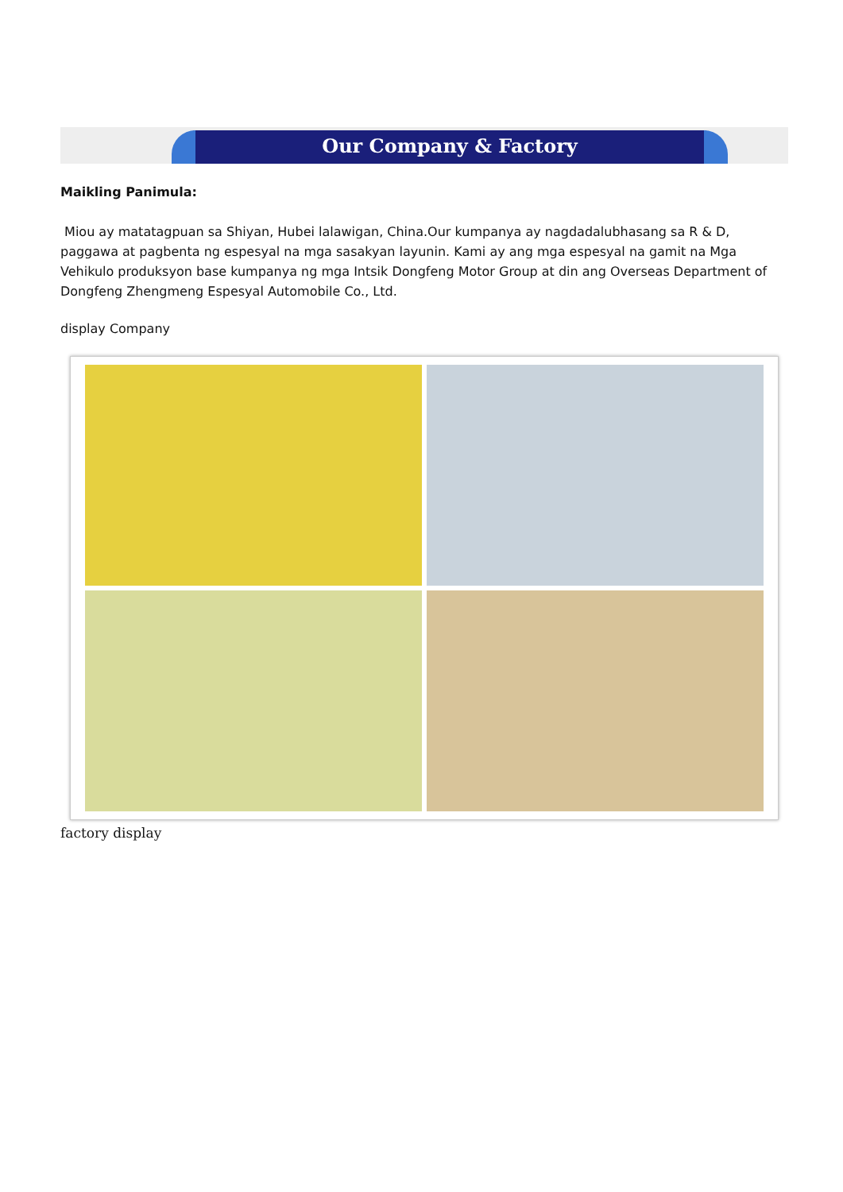Our Company & Factory
Maikling Panimula:
Miou ay matatagpuan sa Shiyan, Hubei lalawigan, China.Our kumpanya ay nagdadalubhasang sa R & D, paggawa at pagbenta ng espesyal na mga sasakyan layunin. Kami ay ang mga espesyal na gamit na Mga Vehikulo produksyon base kumpanya ng mga Intsik Dongfeng Motor Group at din ang Overseas Department of Dongfeng Zhengmeng Espesyal Automobile Co., Ltd.
display Company
factory display